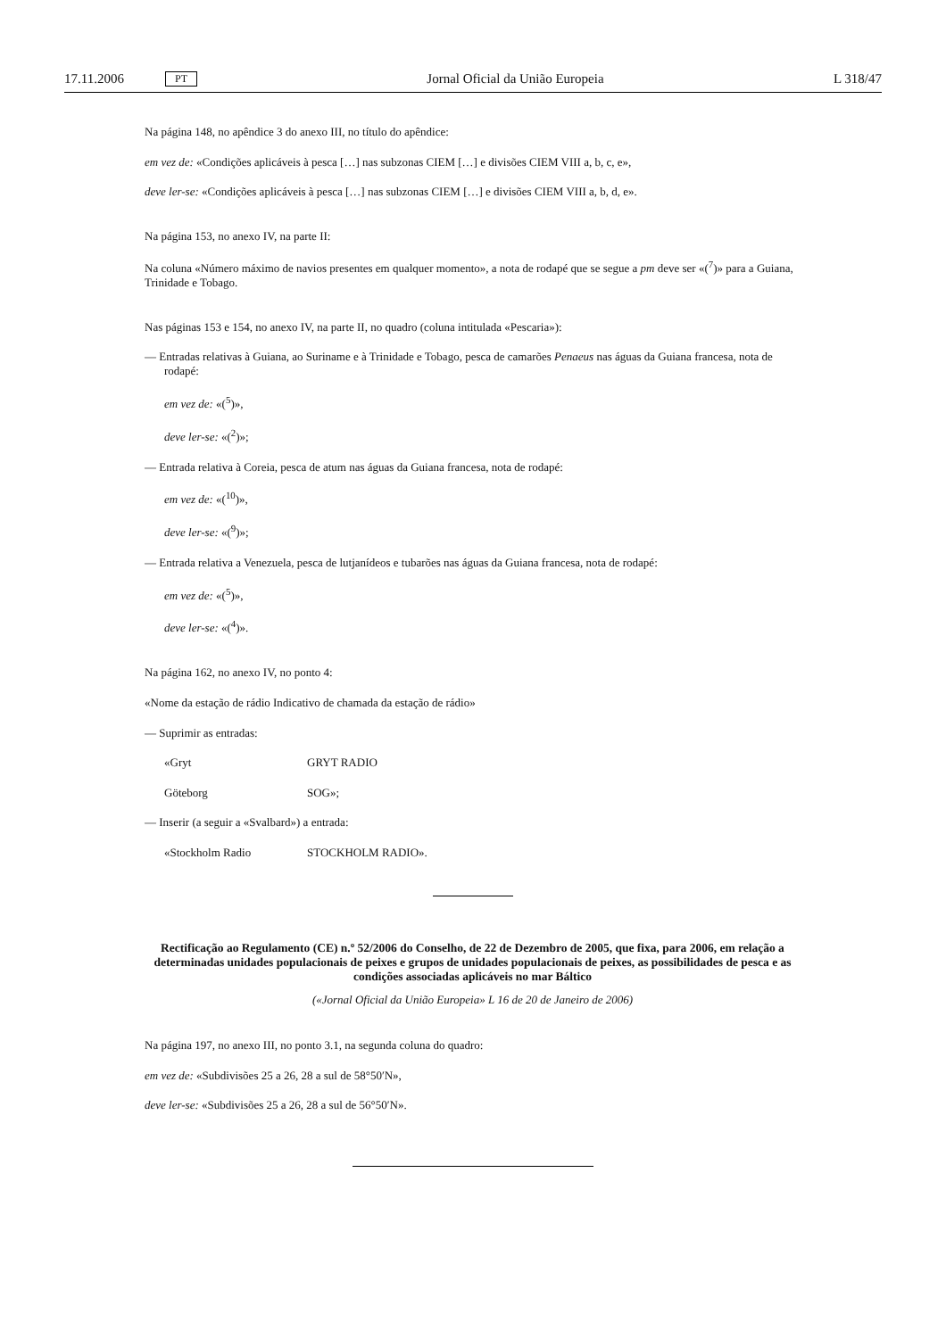17.11.2006 PT Jornal Oficial da União Europeia L 318/47
Na página 148, no apêndice 3 do anexo III, no título do apêndice:
em vez de: «Condições aplicáveis à pesca […] nas subzonas CIEM […] e divisões CIEM VIII a, b, c, e»,
deve ler-se: «Condições aplicáveis à pesca […] nas subzonas CIEM […] e divisões CIEM VIII a, b, d, e».
Na página 153, no anexo IV, na parte II:
Na coluna «Número máximo de navios presentes em qualquer momento», a nota de rodapé que se segue a pm deve ser «(<sup>7</sup>)» para a Guiana, Trinidade e Tobago.
Nas páginas 153 e 154, no anexo IV, na parte II, no quadro (coluna intitulada «Pescaria»):
— Entradas relativas à Guiana, ao Suriname e à Trinidade e Tobago, pesca de camarões Penaeus nas águas da Guiana francesa, nota de rodapé:
em vez de: «(<sup>5</sup>)»,
deve ler-se: «(<sup>2</sup>)»;
— Entrada relativa à Coreia, pesca de atum nas águas da Guiana francesa, nota de rodapé:
em vez de: «(<sup>10</sup>)»,
deve ler-se: «(<sup>9</sup>)»;
— Entrada relativa a Venezuela, pesca de lutjanídeos e tubarões nas águas da Guiana francesa, nota de rodapé:
em vez de: «(<sup>5</sup>)»,
deve ler-se: «(<sup>4</sup>)».
Na página 162, no anexo IV, no ponto 4:
«Nome da estação de rádio Indicativo de chamada da estação de rádio»
— Suprimir as entradas:
«Gryt GRYT RADIO
Göteborg SOG»;
— Inserir (a seguir a «Svalbard») a entrada:
«Stockholm Radio STOCKHOLM RADIO».
Rectificação ao Regulamento (CE) n.º 52/2006 do Conselho, de 22 de Dezembro de 2005, que fixa, para 2006, em relação a determinadas unidades populacionais de peixes e grupos de unidades populacionais de peixes, as possibilidades de pesca e as condições associadas aplicáveis no mar Báltico
(«Jornal Oficial da União Europeia» L 16 de 20 de Janeiro de 2006)
Na página 197, no anexo III, no ponto 3.1, na segunda coluna do quadro:
em vez de: «Subdivisões 25 a 26, 28 a sul de 58°50′N»,
deve ler-se: «Subdivisões 25 a 26, 28 a sul de 56°50′N».